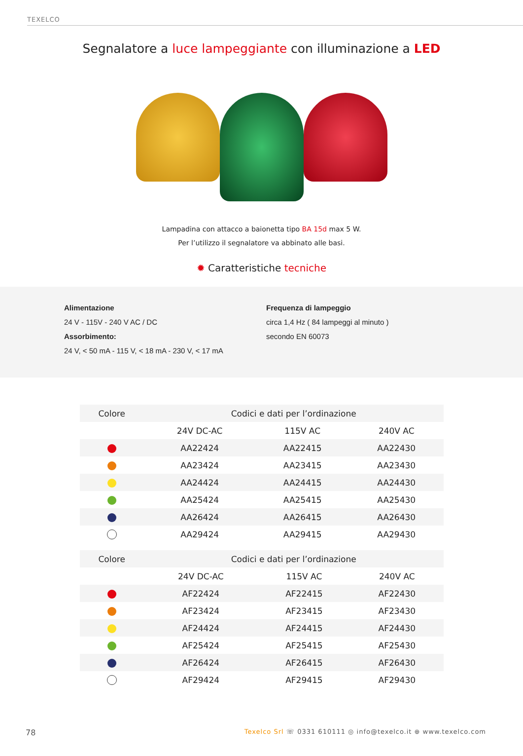TEXELCO
Segnalatore a luce lampeggiante con illuminazione a LED
Lampadina con attacco a baionetta tipo BA 15d max 5 W.
Per l’utilizzo il segnalatore va abbinato alle basi.
✹ Caratteristiche tecniche
Alimentazione
24 V - 115V - 240 V AC / DC
Assorbimento:
24 V, < 50 mA - 115 V, < 18 mA - 230 V, < 17 mA
Frequenza di lampeggio
circa 1,4 Hz ( 84 lampeggi al minuto )
secondo EN 60073
| Colore | Codici e dati per l’ordinazione | | |
| --- | --- | --- | --- |
| | 24V DC-AC | 115V AC | 240V AC |
| | AA22424 | AA22415 | AA22430 |
| | AA23424 | AA23415 | AA23430 |
| | AA24424 | AA24415 | AA24430 |
| | AA25424 | AA25415 | AA25430 |
| | AA26424 | AA26415 | AA26430 |
| | AA29424 | AA29415 | AA29430 |
| Colore | Codici e dati per l’ordinazione | | |
| --- | --- | --- | --- |
| | 24V DC-AC | 115V AC | 240V AC |
| | AF22424 | AF22415 | AF22430 |
| | AF23424 | AF23415 | AF23430 |
| | AF24424 | AF24415 | AF24430 |
| | AF25424 | AF25415 | AF25430 |
| | AF26424 | AF26415 | AF26430 |
| | AF29424 | AF29415 | AF29430 |
78 Texelco Srl ☏ 0331 610111 ◎ info@texelco.it ⊕ www.texelco.com